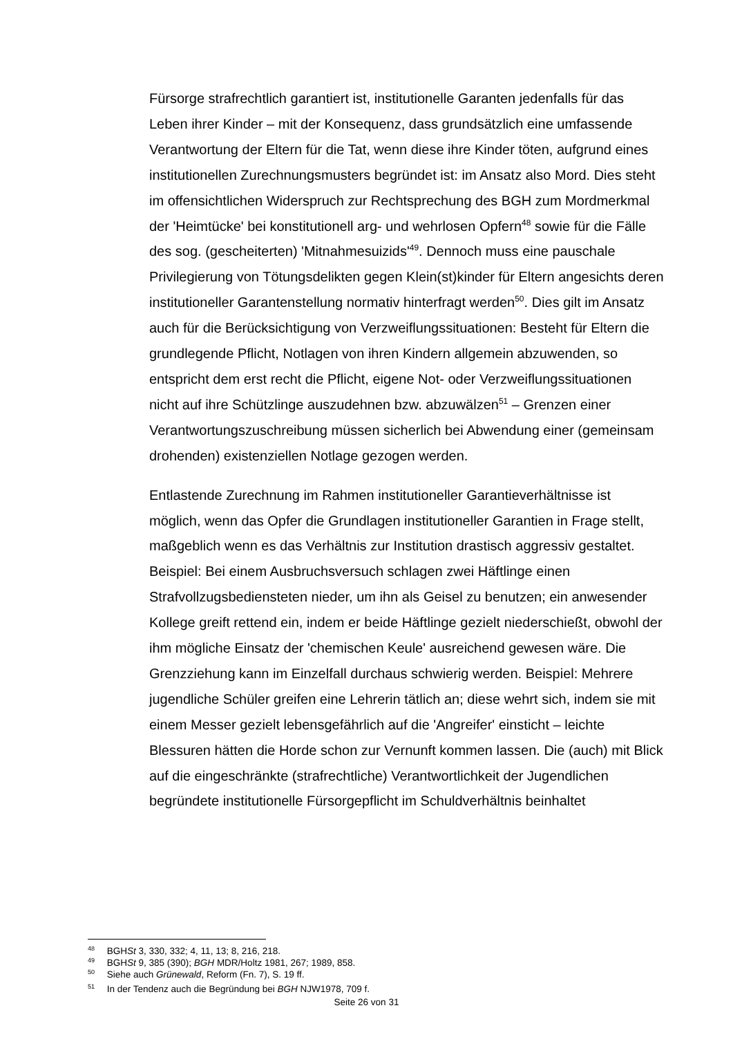Fürsorge strafrechtlich garantiert ist, institutionelle Garanten jedenfalls für das Leben ihrer Kinder – mit der Konsequenz, dass grundsätzlich eine umfassende Verantwortung der Eltern für die Tat, wenn diese ihre Kinder töten, aufgrund eines institutionellen Zurechnungsmusters begründet ist: im Ansatz also Mord. Dies steht im offensichtlichen Widerspruch zur Rechtsprechung des BGH zum Mordmerkmal der 'Heimtücke' bei konstitutionell arg- und wehrlosen Opfern<sup>48</sup> sowie für die Fälle des sog. (gescheiterten) 'Mitnahmesuizids'<sup>49</sup>. Dennoch muss eine pauschale Privilegierung von Tötungsdelikten gegen Klein(st)kinder für Eltern angesichts deren institutioneller Garantenstellung normativ hinterfragt werden<sup>50</sup>. Dies gilt im Ansatz auch für die Berücksichtigung von Verzweiflungssituationen: Besteht für Eltern die grundlegende Pflicht, Notlagen von ihren Kindern allgemein abzuwenden, so entspricht dem erst recht die Pflicht, eigene Not- oder Verzweiflungssituationen nicht auf ihre Schützlinge auszudehnen bzw. abzuwälzen<sup>51</sup> – Grenzen einer Verantwortungszuschreibung müssen sicherlich bei Abwendung einer (gemeinsam drohenden) existenziellen Notlage gezogen werden.
Entlastende Zurechnung im Rahmen institutioneller Garantieverhältnisse ist möglich, wenn das Opfer die Grundlagen institutioneller Garantien in Frage stellt, maßgeblich wenn es das Verhältnis zur Institution drastisch aggressiv gestaltet. Beispiel: Bei einem Ausbruchsversuch schlagen zwei Häftlinge einen Strafvollzugsbediensteten nieder, um ihn als Geisel zu benutzen; ein anwesender Kollege greift rettend ein, indem er beide Häftlinge gezielt niederschießt, obwohl der ihm mögliche Einsatz der 'chemischen Keule' ausreichend gewesen wäre. Die Grenzziehung kann im Einzelfall durchaus schwierig werden. Beispiel: Mehrere jugendliche Schüler greifen eine Lehrerin tätlich an; diese wehrt sich, indem sie mit einem Messer gezielt lebensgefährlich auf die 'Angreifer' einsticht – leichte Blessuren hätten die Horde schon zur Vernunft kommen lassen. Die (auch) mit Blick auf die eingeschränkte (strafrechtliche) Verantwortlichkeit der Jugendlichen begründete institutionelle Fürsorgepflicht im Schuldverhältnis beinhaltet
<sup>48</sup> BGHSt 3, 330, 332; 4, 11, 13; 8, 216, 218.
<sup>49</sup> BGHSt 9, 385 (390); BGH MDR/Holtz 1981, 267; 1989, 858.
<sup>50</sup> Siehe auch Grünewald, Reform (Fn. 7), S. 19 ff.
<sup>51</sup> In der Tendenz auch die Begründung bei BGH NJW1978, 709 f.
Seite 26 von 31